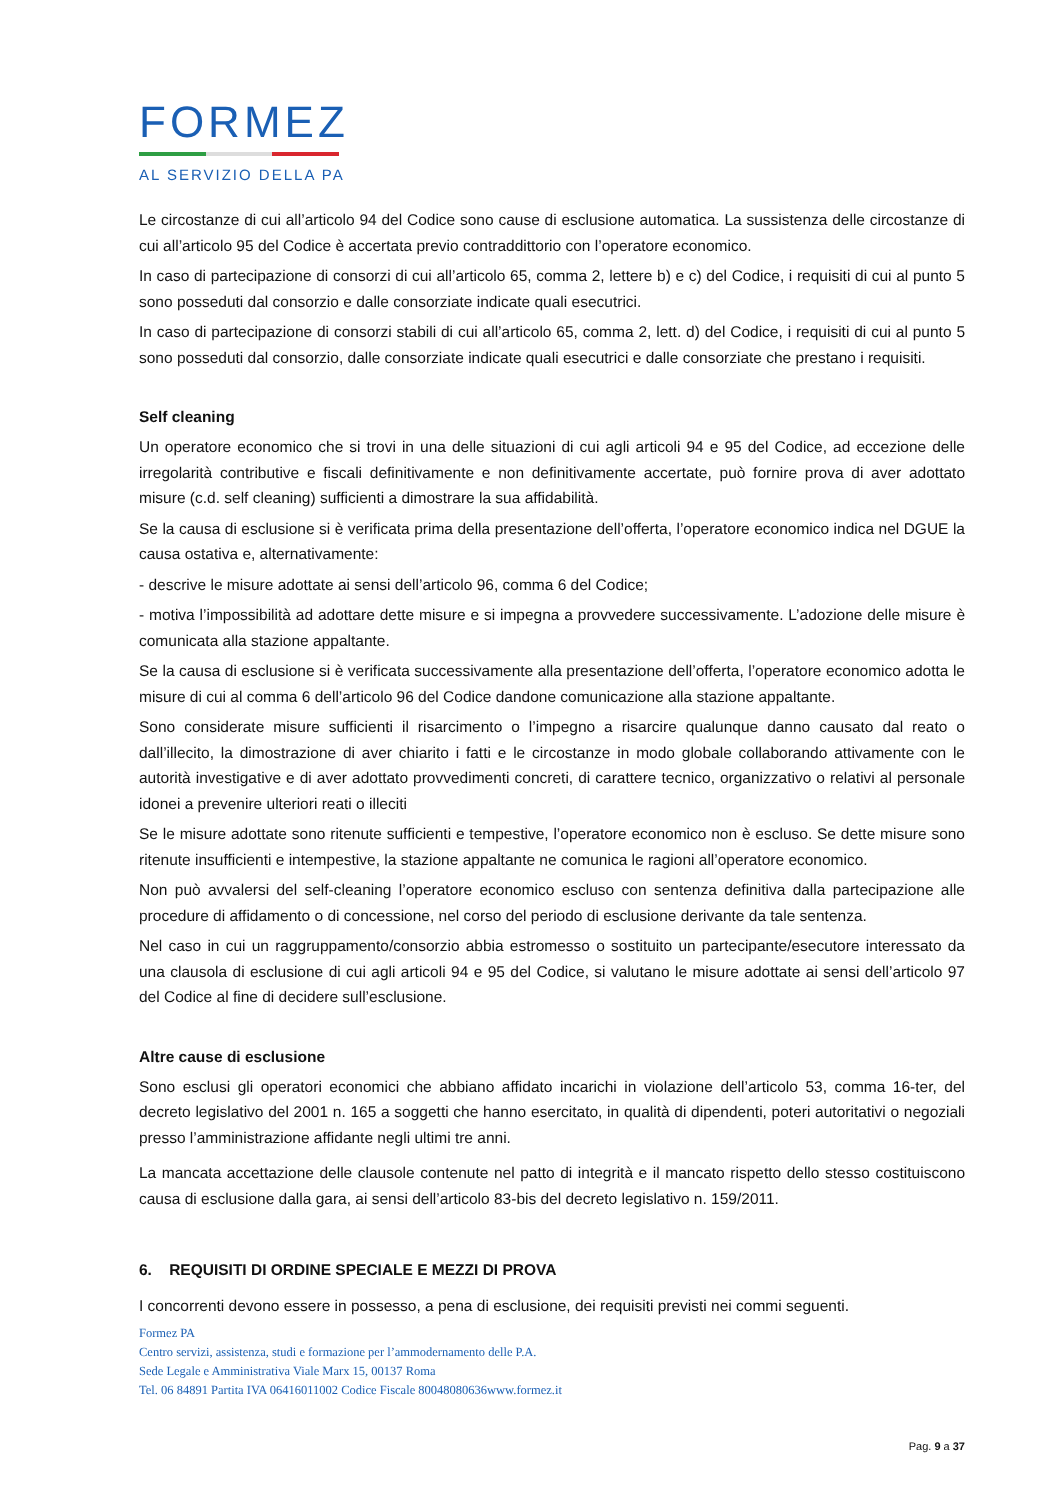FORMEZ
AL SERVIZIO DELLA PA
Le circostanze di cui all’articolo 94 del Codice sono cause di esclusione automatica. La sussistenza delle circostanze di cui all’articolo 95 del Codice è accertata previo contraddittorio con l’operatore economico.
In caso di partecipazione di consorzi di cui all’articolo 65, comma 2, lettere b) e c) del Codice, i requisiti di cui al punto 5 sono posseduti dal consorzio e dalle consorziate indicate quali esecutrici.
In caso di partecipazione di consorzi stabili di cui all’articolo 65, comma 2, lett. d) del Codice, i requisiti di cui al punto 5 sono posseduti dal consorzio, dalle consorziate indicate quali esecutrici e dalle consorziate che prestano i requisiti.
Self cleaning
Un operatore economico che si trovi in una delle situazioni di cui agli articoli 94 e 95 del Codice, ad eccezione delle irregolarità contributive e fiscali definitivamente e non definitivamente accertate, può fornire prova di aver adottato misure (c.d. self cleaning) sufficienti a dimostrare la sua affidabilità.
Se la causa di esclusione si è verificata prima della presentazione dell’offerta, l’operatore economico indica nel DGUE la causa ostativa e, alternativamente:
- descrive le misure adottate ai sensi dell’articolo 96, comma 6 del Codice;
- motiva l’impossibilità ad adottare dette misure e si impegna a provvedere successivamente. L’adozione delle misure è comunicata alla stazione appaltante.
Se la causa di esclusione si è verificata successivamente alla presentazione dell’offerta, l’operatore economico adotta le misure di cui al comma 6 dell’articolo 96 del Codice dandone comunicazione alla stazione appaltante.
Sono considerate misure sufficienti il risarcimento o l’impegno a risarcire qualunque danno causato dal reato o dall’illecito, la dimostrazione di aver chiarito i fatti e le circostanze in modo globale collaborando attivamente con le autorità investigative e di aver adottato provvedimenti concreti, di carattere tecnico, organizzativo o relativi al personale idonei a prevenire ulteriori reati o illeciti
Se le misure adottate sono ritenute sufficienti e tempestive, l’operatore economico non è escluso. Se dette misure sono ritenute insufficienti e intempestive, la stazione appaltante ne comunica le ragioni all’operatore economico.
Non può avvalersi del self-cleaning l’operatore economico escluso con sentenza definitiva dalla partecipazione alle procedure di affidamento o di concessione, nel corso del periodo di esclusione derivante da tale sentenza.
Nel caso in cui un raggruppamento/consorzio abbia estromesso o sostituito un partecipante/esecutore interessato da una clausola di esclusione di cui agli articoli 94 e 95 del Codice, si valutano le misure adottate ai sensi dell’articolo 97 del Codice al fine di decidere sull’esclusione.
Altre cause di esclusione
Sono esclusi gli operatori economici che abbiano affidato incarichi in violazione dell’articolo 53, comma 16-ter, del decreto legislativo del 2001 n. 165 a soggetti che hanno esercitato, in qualità di dipendenti, poteri autoritativi o negoziali presso l’amministrazione affidante negli ultimi tre anni.
La mancata accettazione delle clausole contenute nel patto di integrità e il mancato rispetto dello stesso costituiscono causa di esclusione dalla gara, ai sensi dell’articolo 83-bis del decreto legislativo n. 159/2011.
6. REQUISITI DI ORDINE SPECIALE E MEZZI DI PROVA
I concorrenti devono essere in possesso, a pena di esclusione, dei requisiti previsti nei commi seguenti.
Formez PA
Centro servizi, assistenza, studi e formazione per l’ammodernamento delle P.A.
Sede Legale e Amministrativa Viale Marx 15, 00137 Roma
Tel. 06 84891 Partita IVA 06416011002 Codice Fiscale 80048080636www.formez.it
Pag. 9 a 37